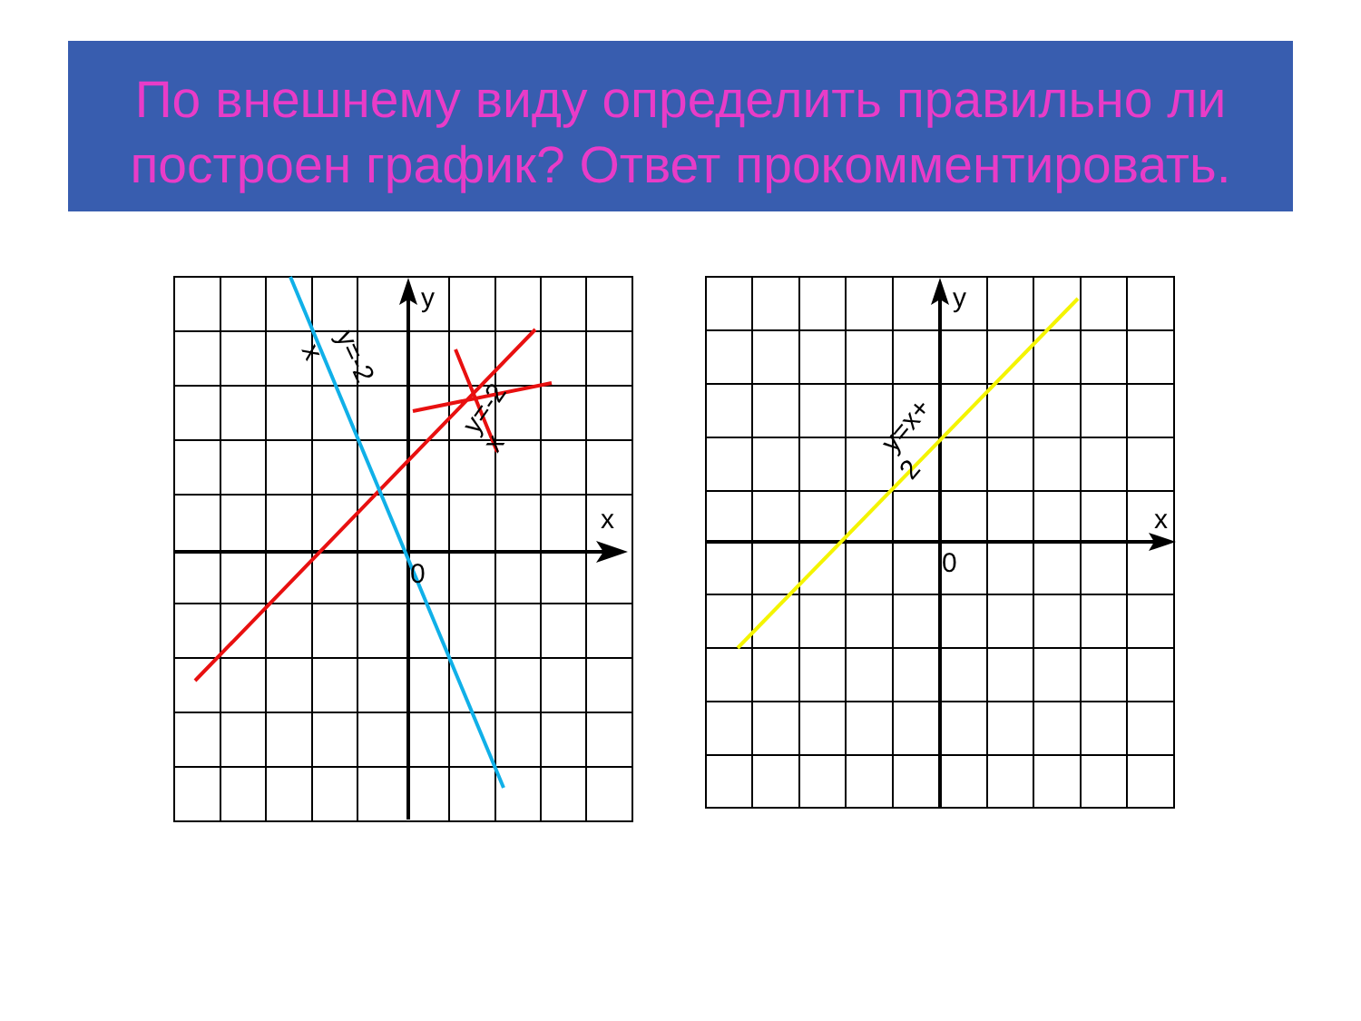По внешнему виду определить правильно ли построен график? Ответ прокомментировать.
y
x
0
y
x
0
y=-2
x
y=-2
x
y=x+
2